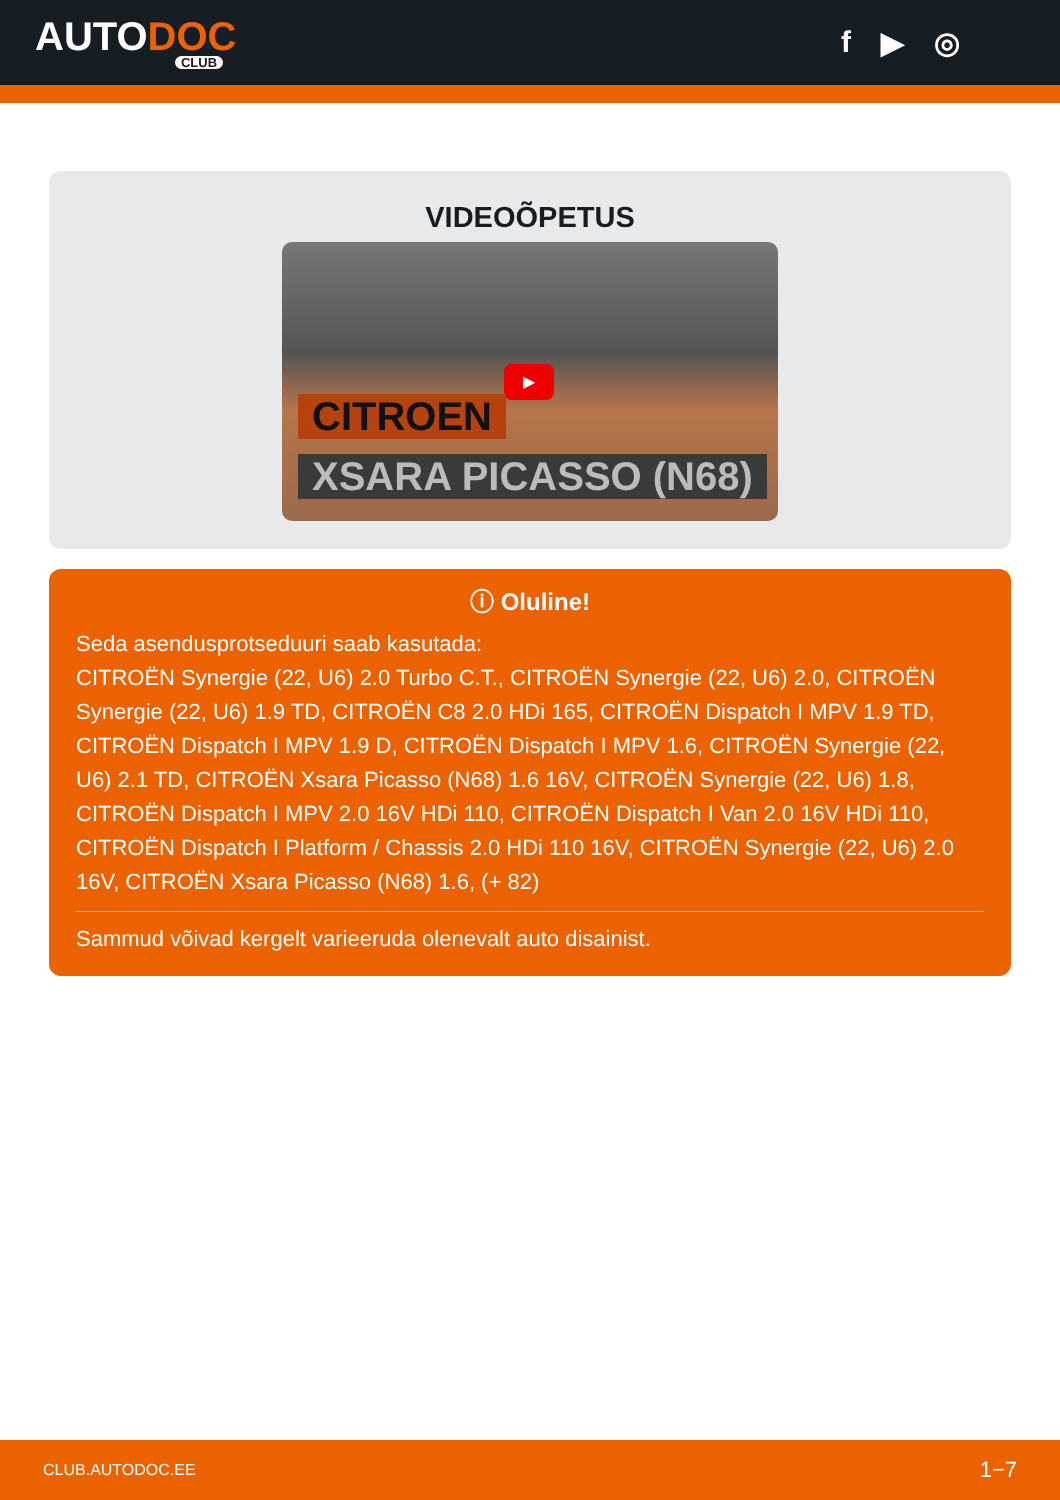AUTODOC
CLUB
f ▶ ◎
VIDEOÕPETUS
▶
CITROEN
XSARA PICASSO (N68)
ⓘ Oluline!
Seda asendusprotseduuri saab kasutada:
CITROËN Synergie (22, U6) 2.0 Turbo C.T., CITROËN Synergie (22, U6) 2.0, CITROËN Synergie (22, U6) 1.9 TD, CITROËN C8 2.0 HDi 165, CITROËN Dispatch I MPV 1.9 TD, CITROËN Dispatch I MPV 1.9 D, CITROËN Dispatch I MPV 1.6, CITROËN Synergie (22, U6) 2.1 TD, CITROËN Xsara Picasso (N68) 1.6 16V, CITROËN Synergie (22, U6) 1.8, CITROËN Dispatch I MPV 2.0 16V HDi 110, CITROËN Dispatch I Van 2.0 16V HDi 110, CITROËN Dispatch I Platform / Chassis 2.0 HDi 110 16V, CITROËN Synergie (22, U6) 2.0 16V, CITROËN Xsara Picasso (N68) 1.6, (+ 82)
Sammud võivad kergelt varieeruda olenevalt auto disainist.
CLUB.AUTODOC.EE 1−7